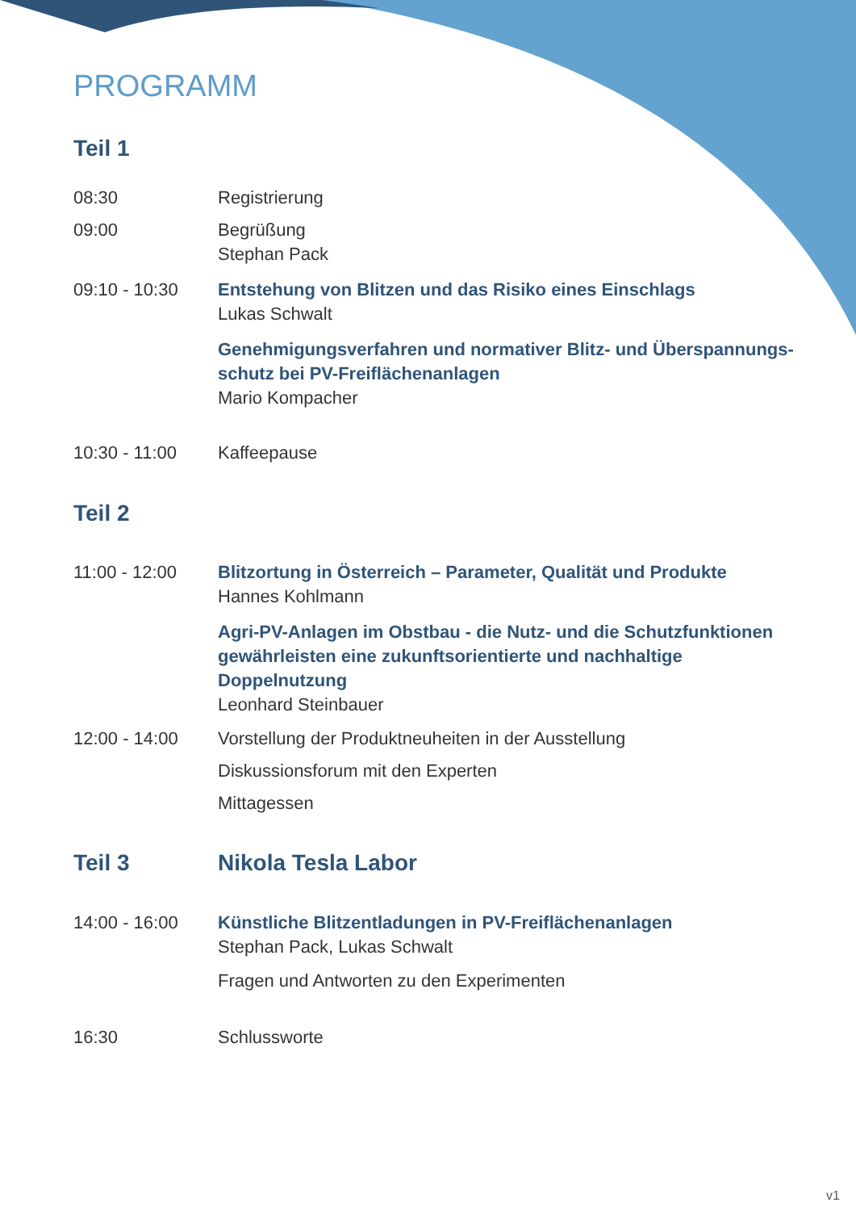PROGRAMM
Teil 1
08:30 Registrierung
09:00 Begrüßung
Stephan Pack
09:10 - 10:30 Entstehung von Blitzen und das Risiko eines Einschlags
Lukas Schwalt
Genehmigungsverfahren und normativer Blitz- und Überspannungs-schutz bei PV-Freiflächenanlagen
Mario Kompacher
10:30 - 11:00 Kaffeepause
Teil 2
11:00 - 12:00 Blitzortung in Österreich – Parameter, Qualität und Produkte
Hannes Kohlmann
Agri-PV-Anlagen im Obstbau - die Nutz- und die Schutzfunktionen gewährleisten eine zukunftsorientierte und nachhaltige Doppelnutzung
Leonhard Steinbauer
12:00 - 14:00 Vorstellung der Produktneuheiten in der Ausstellung
Diskussionsforum mit den Experten
Mittagessen
Teil 3 Nikola Tesla Labor
14:00 - 16:00 Künstliche Blitzentladungen in PV-Freiflächenanlagen
Stephan Pack, Lukas Schwalt
Fragen und Antworten zu den Experimenten
16:30 Schlussworte
v1